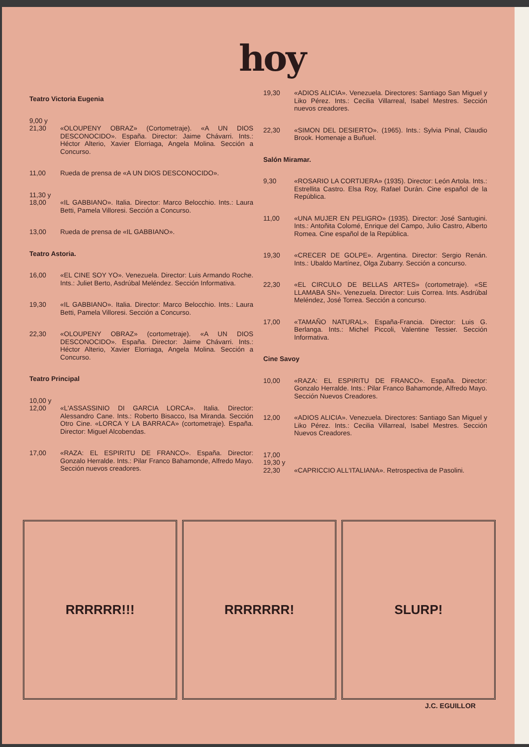hoy
Teatro Victoria Eugenia
9,00 y
21,30
«OLOUPENY OBRAZ» (Cortometraje). «A UN DIOS DESCONOCIDO». España. Director: Jaime Chávarri. Ints.: Héctor Alterio, Xavier Elorriaga, Angela Molina. Sección a Concurso.
11,00 Rueda de prensa de «A UN DIOS DESCONOCIDO».
11,30 y
18,00
«IL GABBIANO». Italia. Director: Marco Belocchio. Ints.: Laura Betti, Pamela Villoresi. Sección a Concurso.
13,00 Rueda de prensa de «IL GABBIANO».
Teatro Astoria.
16,00 «EL CINE SOY YO». Venezuela. Director: Luis Armando Roche. Ints.: Juliet Berto, Asdrúbal Meléndez. Sección Informativa.
19,30 «IL GABBIANO». Italia. Director: Marco Belocchio. Ints.: Laura Betti, Pamela Villoresi. Sección a Concurso.
22,30 «OLOUPENY OBRAZ» (cortometraje). «A UN DIOS DESCONOCIDO». España. Director: Jaime Chávarri. Ints.: Héctor Alterio, Xavier Elorriaga, Angela Molina. Sección a Concurso.
Teatro Principal
10,00 y
12,00
«L'ASSASSINIO DI GARCIA LORCA». Italia. Director: Alessandro Cane. Ints.: Roberto Bisacco, Isa Miranda. Sección Otro Cine. «LORCA Y LA BARRACA» (cortometraje). España. Director: Miguel Alcobendas.
17,00 «RAZA: EL ESPIRITU DE FRANCO». España. Director: Gonzalo Herralde. Ints.: Pilar Franco Bahamonde, Alfredo Mayo. Sección nuevos creadores.
19,30 «ADIOS ALICIA». Venezuela. Directores: Santiago San Miguel y Liko Pérez. Ints.: Cecilia Villarreal, Isabel Mestres. Sección nuevos creadores.
22,30 «SIMON DEL DESIERTO». (1965). Ints.: Sylvia Pinal, Claudio Brook. Homenaje a Buñuel.
Salón Miramar.
9,30 «ROSARIO LA CORTIJERA» (1935). Director: León Artola. Ints.: Estrellita Castro. Elsa Roy, Rafael Durán. Cine español de la República.
11,00 «UNA MUJER EN PELIGRO» (1935). Director: José Santugini. Ints.: Antoñita Colomé, Enrique del Campo, Julio Castro, Alberto Romea. Cine español de la República.
19,30 «CRECER DE GOLPE». Argentina. Director: Sergio Renán. Ints.: Ubaldo Martínez, Olga Zubarry. Sección a concurso.
22,30 «EL CIRCULO DE BELLAS ARTES» (cortometraje). «SE LLAMABA SN». Venezuela. Director: Luis Correa. Ints. Asdrúbal Meléndez, José Torrea. Sección a concurso.
17,00 «TAMAÑO NATURAL». España-Francia. Director: Luis G. Berlanga. Ints.: Michel Piccoli, Valentine Tessier. Sección Informativa.
Cine Savoy
10,00 «RAZA: EL ESPIRITU DE FRANCO». España. Director: Gonzalo Herralde. Ints.: Pilar Franco Bahamonde, Alfredo Mayo. Sección Nuevos Creadores.
12,00 «ADIOS ALICIA». Venezuela. Directores: Santiago San Miguel y Liko Pérez. Ints.: Cecilia Villarreal, Isabel Mestres. Sección Nuevos Creadores.
17,00
19,30 y
22,30
«CAPRICCIO ALL'ITALIANA». Retrospectiva de Pasolini.
RRRRRR!!! RRRRRRR! SLURP!
J.C. EGUILLOR